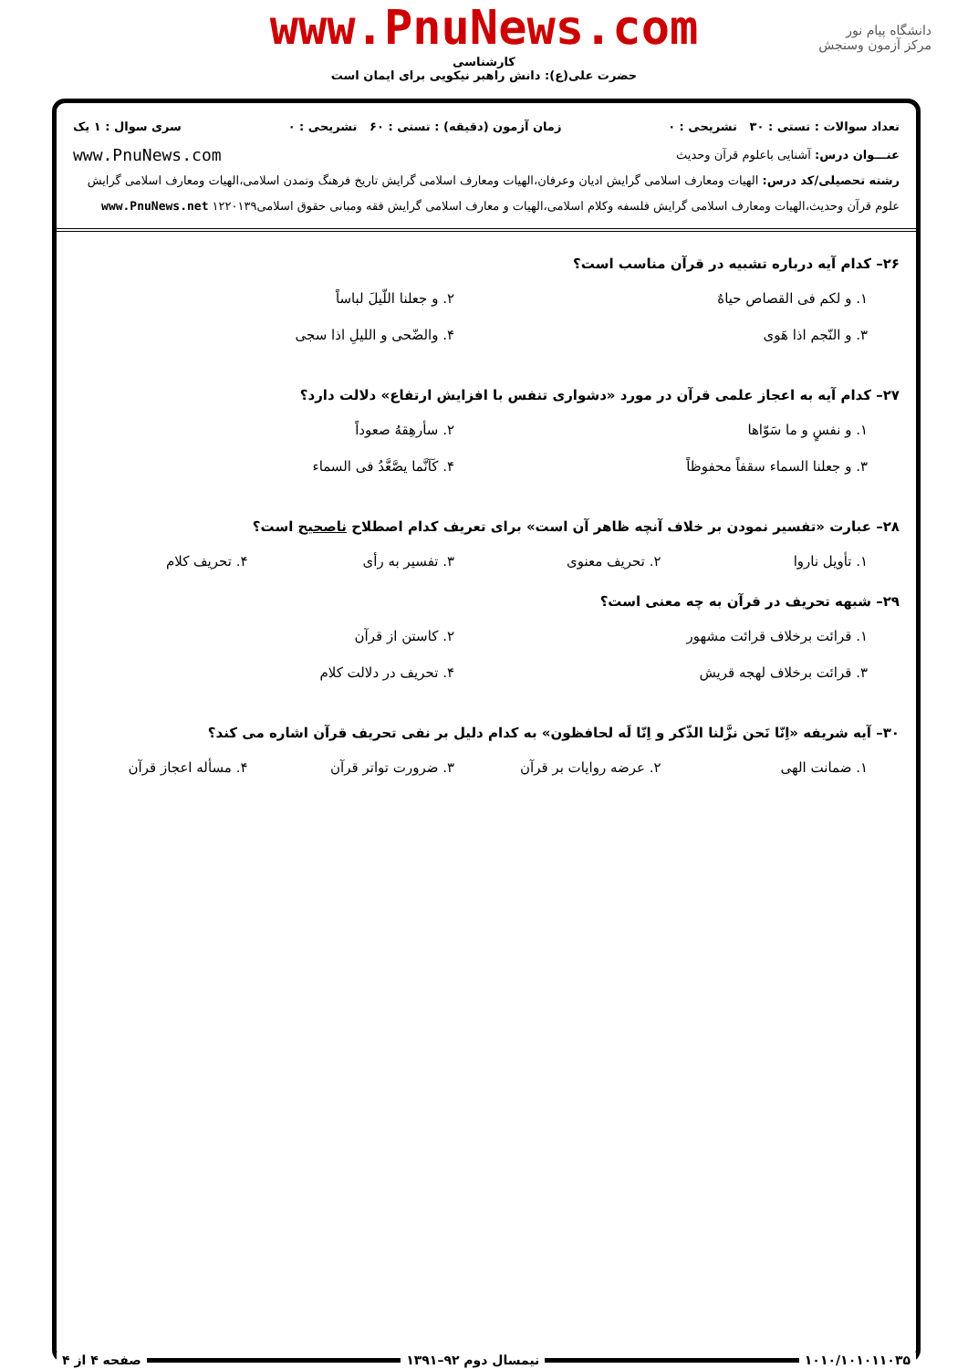دانشگاه پیام نور
مرکز آزمون وسنجش
www.PnuNews.com
کارشناسی
حضرت علی(ع): دانش راهبر نیکویی برای ایمان است
تعداد سوالات : تستی : ۳۰ تشریحی : ۰ زمان آزمون (دقیقه) : تستی : ۶۰ تشریحی : ۰ سری سوال : ۱ یک
عنـــوان درس: آشنایی باعلوم قرآن وحدیث www.PnuNews.com
رشته تحصیلی/کد درس: الهیات ومعارف اسلامی گرایش ادیان وعرفان،الهیات ومعارف اسلامی گرایش تاریخ فرهنگ وتمدن اسلامی،الهیات ومعارف اسلامی گرایش علوم قرآن وحدیث،الهیات ومعارف اسلامی گرایش فلسفه وکلام اسلامی،الهیات و معارف اسلامی گرایش فقه ومبانی حقوق اسلامی۱۲۲۰۱۳۹ www.PnuNews.net
۲۶– کدام آیه درباره تشبیه در قرآن مناسب است؟
۱. و لکم فی القصاص حیاهٌ
۲. و جعلنا اللّیلَ لباساً
۳. و النّجم اذا هَوی
۴. والضّحی و اللیلِ اذا سجی
۲۷– کدام آیه به اعجاز علمی قرآن در مورد «دشواری تنفس با افزایش ارتفاع» دلالت دارد؟
۱. و نفسٍ و ما سَوّاها
۲. سأرهِقهُ صعوداً
۳. و جعلنا السماء سقفاً محفوظاً
۴. کَاَنَّما یصَّعَّدُ فی السماء
۲۸– عبارت «تفسیر نمودن بر خلاف آنچه ظاهر آن است» برای تعریف کدام اصطلاح ناصحیح است؟
۱. تأویل ناروا
۲. تحریف معنوی
۳. تفسیر به رأی
۴. تحریف کلام
۲۹– شبهه تحریف در قرآن به چه معنی است؟
۱. قرائت برخلاف قرائت مشهور
۲. کاستن از قرآن
۳. قرائت برخلاف لهجه قریش
۴. تحریف در دلالت کلام
۳۰– آیه شریفه «اِنّا نَحن نزَّلنا الذّکر و اِنّا لَه لحافظون» به کدام دلیل بر نفی تحریف قرآن اشاره می کند؟
۱. ضمانت الهی
۲. عرضه روایات بر قرآن
۳. ضرورت تواتر قرآن
۴. مسأله اعجاز قرآن
۱۰۱۰/۱۰۱۰۱۱۰۳۵ نیمسال دوم ۹۲–۱۳۹۱ صفحه ۴ از ۴